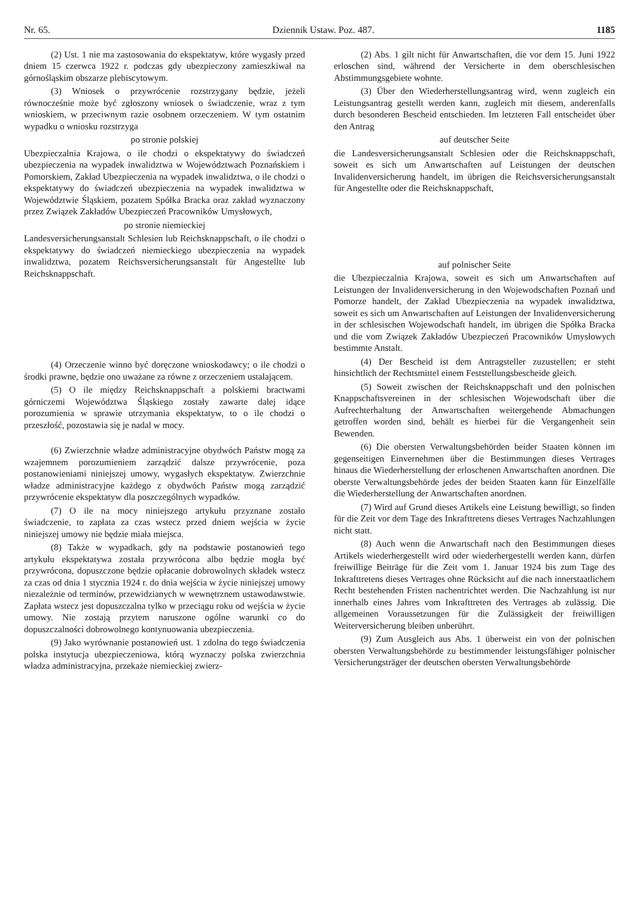Nr. 65. Dziennik Ustaw. Poz. 487. 1185
(2) Ust. 1 nie ma zastosowania do ekspektatyw, które wygasły przed dniem 15 czerwca 1922 r. podczas gdy ubezpieczony zamieszkiwał na górnośląskim obszarze plebiscytowym.
(3) Wniosek o przywrócenie rozstrzygany będzie, jeżeli równocześnie może być zgłoszony wniosek o świadczenie, wraz z tym wnioskiem, w przeciwnym razie osobnem orzeczeniem. W tym ostatnim wypadku o wniosku rozstrzyga
po stronie polskiej
Ubezpieczalnia Krajowa, o ile chodzi o ekspektatywy do świadczeń ubezpieczenia na wypadek inwalidztwa w Województwach Poznańskiem i Pomorskiem, Zakład Ubezpieczenia na wypadek inwalidztwa, o ile chodzi o ekspektatywy do świadczeń ubezpieczenia na wypadek inwalidztwa w Województwie Śląskiem, pozatem Spółka Bracka oraz zakład wyznaczony przez Związek Zakładów Ubezpieczeń Pracowników Umysłowych,
po stronie niemieckiej
Landesversicherungsanstalt Schlesien lub Reichsknappschaft, o ile chodzi o ekspektatywy do świadczeń niemieckiego ubezpieczenia na wypadek inwalidztwa, pozatem Reichsversicherungsanstalt für Angestellte lub Reichsknappschaft.
(4) Orzeczenie winno być doręczone wnioskodawcy; o ile chodzi o środki prawne, będzie ono uważane za równe z orzeczeniem ustalającem.
(5) O ile między Reichsknappschaft a polskiemi bractwami górniczemi Województwa Śląskiego zostały zawarte dalej idące porozumienia w sprawie utrzymania ekspektatyw, to o ile chodzi o przeszłość, pozostawia się je nadal w mocy.
(6) Zwierzchnie władze administracyjne obydwóch Państw mogą za wzajemnem porozumieniem zarządzić dalsze przywrócenie, poza postanowieniami niniejszej umowy, wygasłych ekspektatyw. Zwierzchnie władze administracyjne każdego z obydwóch Państw mogą zarządzić przywrócenie ekspektatyw dla poszczególnych wypadków.
(7) O ile na mocy niniejszego artykułu przyznane zostało świadczenie, to zapłata za czas wstecz przed dniem wejścia w życie niniejszej umowy nie będzie miała miejsca.
(8) Także w wypadkach, gdy na podstawie postanowień tego artykułu ekspektatywa została przywrócona albo będzie mogła być przywrócona, dopuszczone będzie opłacanie dobrowolnych składek wstecz za czas od dnia 1 stycznia 1924 r. do dnia wejścia w życie niniejszej umowy niezależnie od terminów, przewidzianych w wewnętrznem ustawodawstwie. Zapłata wstecz jest dopuszczalna tylko w przeciągu roku od wejścia w życie umowy. Nie zostają przytem naruszone ogólne warunki co do dopuszczalności dobrowolnego kontynuowania ubezpieczenia.
(9) Jako wyrównanie postanowień ust. 1 zdolna do tego świadczenia polska instytucja ubezpieczeniowa, którą wyznaczy polska zwierzchnia władza administracyjna, przekaże niemieckiej zwierz-
(2) Abs. 1 gilt nicht für Anwartschaften, die vor dem 15. Juni 1922 erloschen sind, während der Versicherte in dem oberschlesischen Abstimmungsgebiete wohnte.
(3) Über den Wiederherstellungsantrag wird, wenn zugleich ein Leistungsantrag gestellt werden kann, zugleich mit diesem, anderenfalls durch besonderen Bescheid entschieden. Im letzteren Fall entscheidet über den Antrag
auf deutscher Seite
die Landesversicherungsanstalt Schlesien oder die Reichsknappschaft, soweit es sich um Anwartschaften auf Leistungen der deutschen Invalidenversicherung handelt, im übrigen die Reichsversicherungsanstalt für Angestellte oder die Reichsknappschaft,
auf polnischer Seite
die Ubezpieczalnia Krajowa, soweit es sich um Anwartschaften auf Leistungen der Invalidenversicherung in den Wojewodschaften Poznań und Pomorze handelt, der Zakład Ubezpieczenia na wypadek inwalidztwa, soweit es sich um Anwartschaften auf Leistungen der Invalidenversicherung in der schlesischen Wojewodschaft handelt, im übrigen die Spółka Bracka und die vom Związek Zakładów Ubezpieczeń Pracowników Umysłowych bestimmte Anstalt.
(4) Der Bescheid ist dem Antragsteller zuzustellen; er steht hinsichtlich der Rechtsmittel einem Feststellungsbescheide gleich.
(5) Soweit zwischen der Reichsknappschaft und den polnischen Knappschaftsvereinen in der schlesischen Wojewodschaft über die Aufrechterhaltung der Anwartschaften weitergehende Abmachungen getroffen worden sind, behält es hierbei für die Vergangenheit sein Bewenden.
(6) Die obersten Verwaltungsbehörden beider Staaten können im gegenseitigen Einvernehmen über die Bestimmungen dieses Vertrages hinaus die Wiederherstellung der erloschenen Anwartschaften anordnen. Die oberste Verwaltungsbehörde jedes der beiden Staaten kann für Einzelfälle die Wiederherstellung der Anwartschaften anordnen.
(7) Wird auf Grund dieses Artikels eine Leistung bewilligt, so finden für die Zeit vor dem Tage des Inkrafttretens dieses Vertrages Nachzahlungen nicht statt.
(8) Auch wenn die Anwartschaft nach den Bestimmungen dieses Artikels wiederhergestellt wird oder wiederhergestellt werden kann, dürfen freiwillige Beiträge für die Zeit vom 1. Januar 1924 bis zum Tage des Inkrafttretens dieses Vertrages ohne Rücksicht auf die nach innerstaatlichem Recht bestehenden Fristen nachentrichtet werden. Die Nachzahlung ist nur innerhalb eines Jahres vom Inkrafttreten des Vertrages ab zulässig. Die allgemeinen Voraussetzungen für die Zulässigkeit der freiwilligen Weiterversicherung bleiben unberührt.
(9) Zum Ausgleich aus Abs. 1 überweist ein von der polnischen obersten Verwaltungsbehörde zu bestimmender leistungsfähiger polnischer Versicherungsträger der deutschen obersten Verwaltungsbehörde